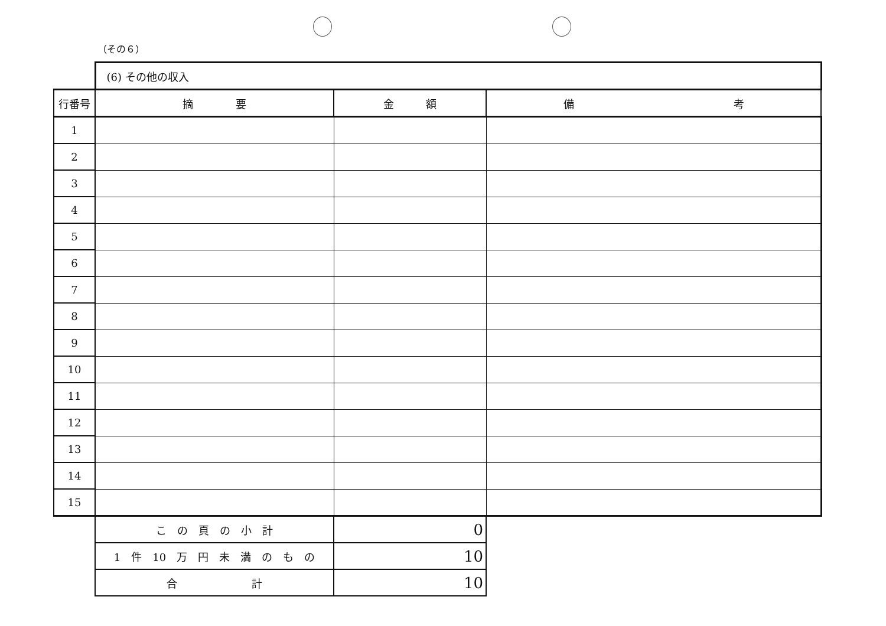（その６）
| | (6) その他の収入 | | |
| 行番号 | 摘 要 | 金 額 | 備 考 |
| 1 | | | |
| 2 | | | |
| 3 | | | |
| 4 | | | |
| 5 | | | |
| 6 | | | |
| 7 | | | |
| 8 | | | |
| 9 | | | |
| 10 | | | |
| 11 | | | |
| 12 | | | |
| 13 | | | |
| 14 | | | |
| 15 | | | |
| | こ の 頁 の 小 計 | 0 | |
| | 1 件 10 万 円 未 満 の も の | 10 | |
| | 合 計 | 10 | |